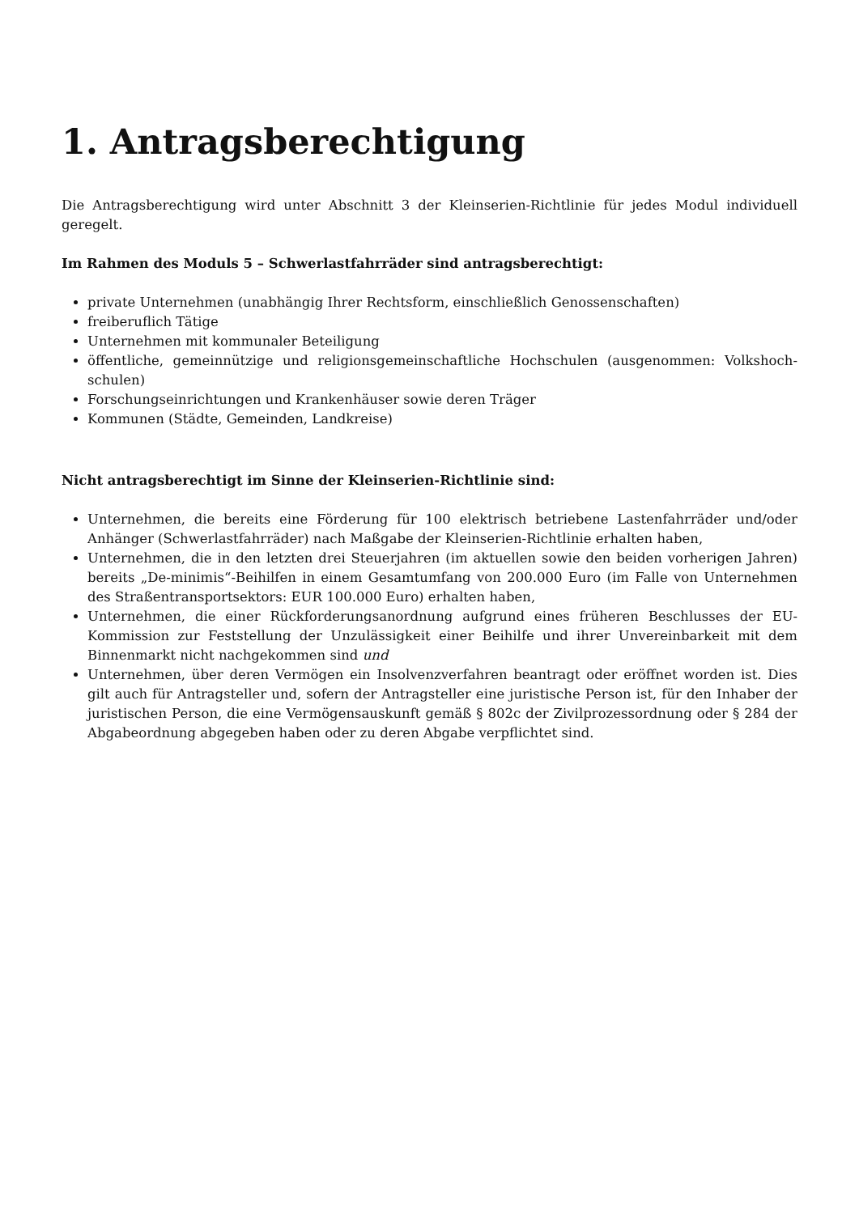1. Antragsberechtigung
Die Antragsberechtigung wird unter Abschnitt 3 der Kleinserien-Richtlinie für jedes Modul individuell geregelt.
Im Rahmen des Moduls 5 – Schwerlastfahrräder sind antragsberechtigt:
private Unternehmen (unabhängig Ihrer Rechtsform, einschließlich Genossenschaften)
freiberuflich Tätige
Unternehmen mit kommunaler Beteiligung
öffentliche, gemeinnützige und religionsgemeinschaftliche Hochschulen (ausgenommen: Volkshoch-schulen)
Forschungseinrichtungen und Krankenhäuser sowie deren Träger
Kommunen (Städte, Gemeinden, Landkreise)
Nicht antragsberechtigt im Sinne der Kleinserien-Richtlinie sind:
Unternehmen, die bereits eine Förderung für 100 elektrisch betriebene Lastenfahrräder und/oder Anhänger (Schwerlastfahrräder) nach Maßgabe der Kleinserien-Richtlinie erhalten haben,
Unternehmen, die in den letzten drei Steuerjahren (im aktuellen sowie den beiden vorherigen Jahren) bereits „De-minimis“-Beihilfen in einem Gesamtumfang von 200.000 Euro (im Falle von Unternehmen des Straßentransportsektors: EUR 100.000 Euro) erhalten haben,
Unternehmen, die einer Rückforderungsanordnung aufgrund eines früheren Beschlusses der EU-Kommission zur Feststellung der Unzulässigkeit einer Beihilfe und ihrer Unvereinbarkeit mit dem Binnenmarkt nicht nachgekommen sind und
Unternehmen, über deren Vermögen ein Insolvenzverfahren beantragt oder eröffnet worden ist. Dies gilt auch für Antragsteller und, sofern der Antragsteller eine juristische Person ist, für den Inhaber der juristischen Person, die eine Vermögensauskunft gemäß § 802c der Zivilprozessordnung oder § 284 der Abgabeordnung abgegeben haben oder zu deren Abgabe verpflichtet sind.